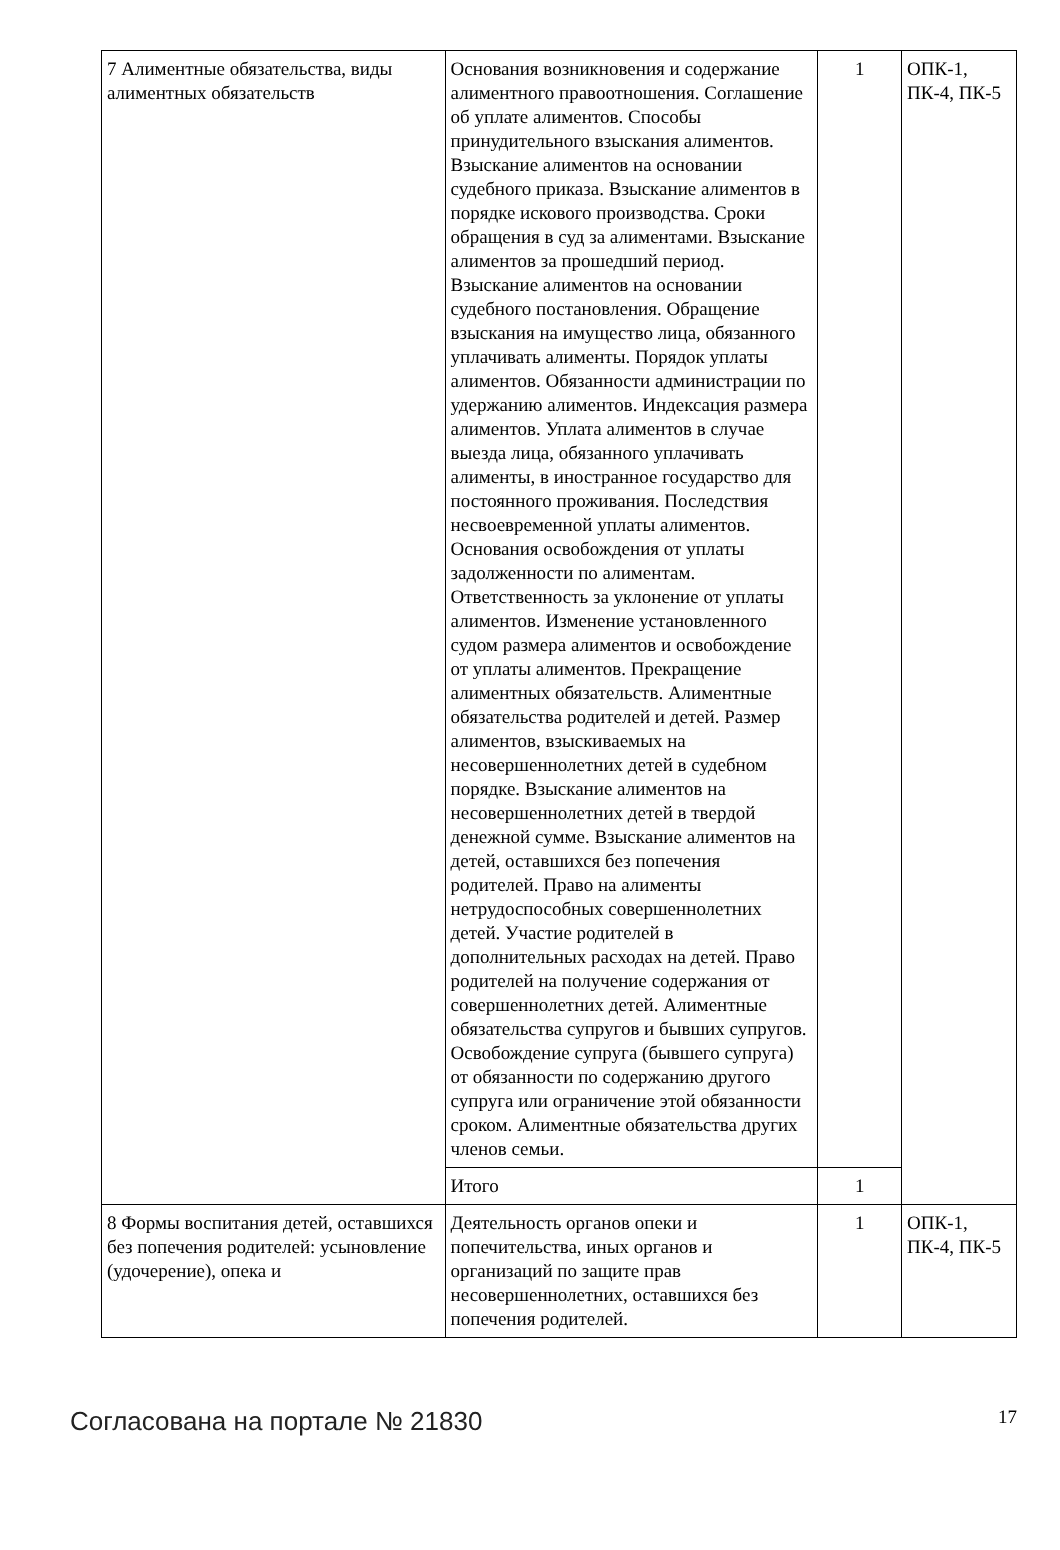| 7 Алиментные обязательства, виды алиментных обязательств | Основания возникновения и содержание алиментного правоотношения. Соглашение об уплате алиментов. Способы принудительного взыскания алиментов. Взыскание алиментов на основании судебного приказа. Взыскание алиментов в порядке искового производства. Сроки обращения в суд за алиментами. Взыскание алиментов за прошедший период. Взыскание алиментов на основании судебного постановления. Обращение взыскания на имущество лица, обязанного уплачивать алименты. Порядок уплаты алиментов. Обязанности администрации по удержанию алиментов. Индексация размера алиментов. Уплата алиментов в случае выезда лица, обязанного уплачивать алименты, в иностранное государство для постоянного проживания. Последствия несвоевременной уплаты алиментов. Основания освобождения от уплаты задолженности по алиментам. Ответственность за уклонение от уплаты алиментов. Изменение установленного судом размера алиментов и освобождение от уплаты алиментов. Прекращение алиментных обязательств. Алиментные обязательства родителей и детей. Размер алиментов, взыскиваемых на несовершеннолетних детей в судебном порядке. Взыскание алиментов на несовершеннолетних детей в твердой денежной сумме. Взыскание алиментов на детей, оставшихся без попечения родителей. Право на алименты нетрудоспособных совершеннолетних детей. Участие родителей в дополнительных расходах на детей. Право родителей на получение содержания от совершеннолетних детей. Алиментные обязательства супругов и бывших супругов. Освобождение супруга (бывшего супруга) от обязанности по содержанию другого супруга или ограничение этой обязанности сроком. Алиментные обязательства других членов семьи. | 1 | ОПК-1, ПК-4, ПК-5 |
| | Итого | 1 | |
| 8 Формы воспитания детей, оставшихся без попечения родителей: усыновление (удочерение), опека и | Деятельность органов опеки и попечительства, иных органов и организаций по защите прав несовершеннолетних, оставшихся без попечения родителей. | 1 | ОПК-1, ПК-4, ПК-5 |
Согласована на портале № 21830 17